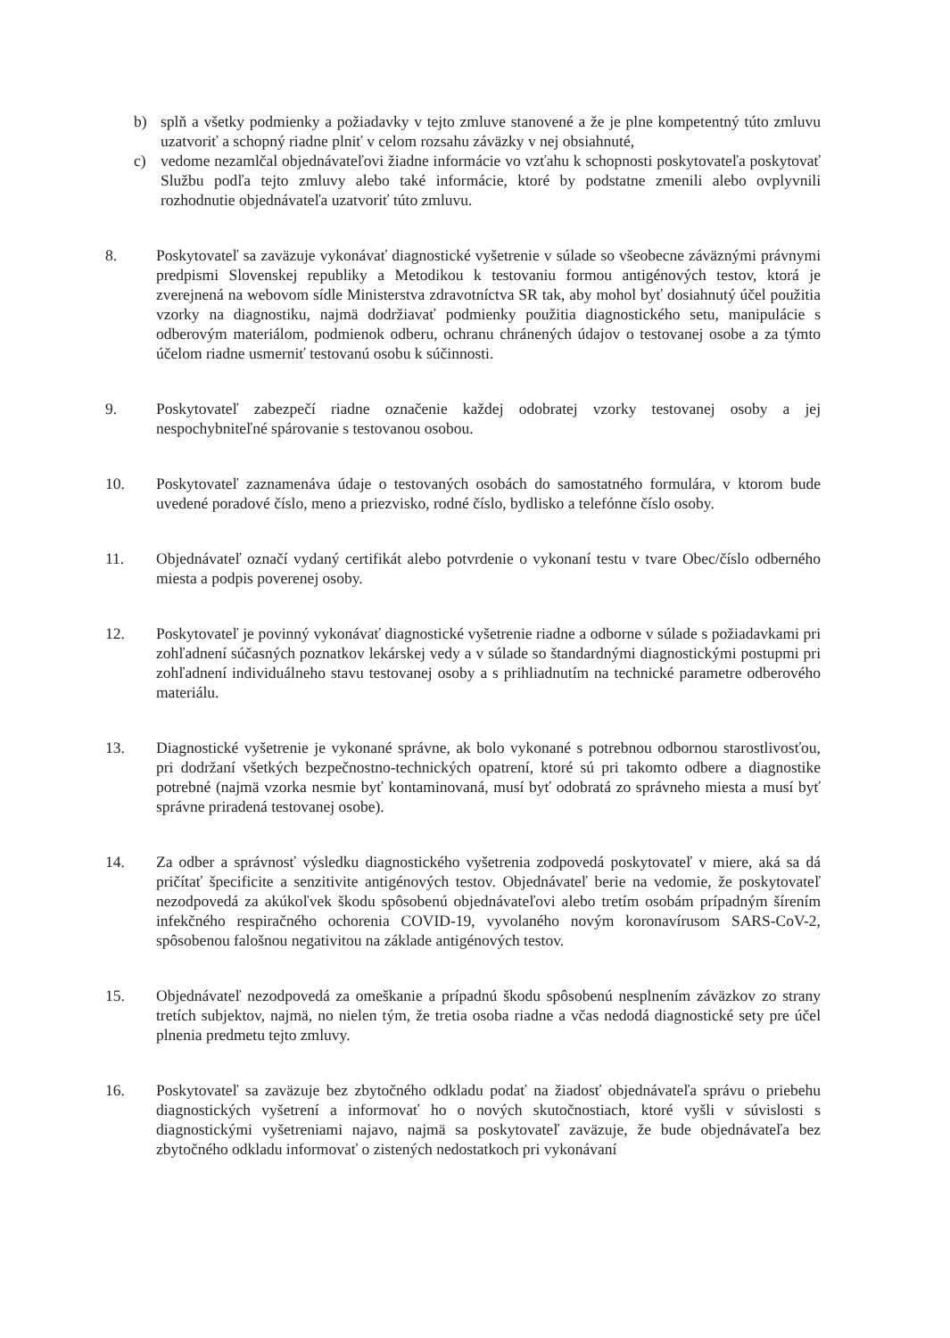b) splň a všetky podmienky a požiadavky v tejto zmluve stanovené a že je plne kompetentný túto zmluvu uzatvoriť a schopný riadne plniť v celom rozsahu záväzky v nej obsiahnuté,
c) vedome nezamlčal objednávateľovi žiadne informácie vo vzťahu k schopnosti poskytovateľa poskytovať Službu podľa tejto zmluvy alebo také informácie, ktoré by podstatne zmenili alebo ovplyvnili rozhodnutie objednávateľa uzatvoriť túto zmluvu.
8. Poskytovateľ sa zaväzuje vykonávať diagnostické vyšetrenie v súlade so všeobecne záväznými právnymi predpismi Slovenskej republiky a Metodikou k testovaniu formou antigénových testov, ktorá je zverejnená na webovom sídle Ministerstva zdravotníctva SR tak, aby mohol byť dosiahnutý účel použitia vzorky na diagnostiku, najmä dodržiavať podmienky použitia diagnostického setu, manipulácie s odberovým materiálom, podmienok odberu, ochranu chránených údajov o testovanej osobe a za týmto účelom riadne usmerniť testovanú osobu k súčinnosti.
9. Poskytovateľ zabezpečí riadne označenie každej odobratej vzorky testovanej osoby a jej nespochybniteľné spárovanie s testovanou osobou.
10. Poskytovateľ zaznamenáva údaje o testovaných osobách do samostatného formulára, v ktorom bude uvedené poradové číslo, meno a priezvisko, rodné číslo, bydlisko a telefónne číslo osoby.
11. Objednávateľ označí vydaný certifikát alebo potvrdenie o vykonaní testu v tvare Obec/číslo odberného miesta a podpis poverenej osoby.
12. Poskytovateľ je povinný vykonávať diagnostické vyšetrenie riadne a odborne v súlade s požiadavkami pri zohľadnení súčasných poznatkov lekárskej vedy a v súlade so štandardnými diagnostickými postupmi pri zohľadnení individuálneho stavu testovanej osoby a s prihliadnutím na technické parametre odberového materiálu.
13. Diagnostické vyšetrenie je vykonané správne, ak bolo vykonané s potrebnou odbornou starostlivosťou, pri dodržaní všetkých bezpečnostno-technických opatrení, ktoré sú pri takomto odbere a diagnostike potrebné (najmä vzorka nesmie byť kontaminovaná, musí byť odobratá zo správneho miesta a musí byť správne priradená testovanej osobe).
14. Za odber a správnosť výsledku diagnostického vyšetrenia zodpovedá poskytovateľ v miere, aká sa dá pričítať špecificite a senzitivite antigénových testov. Objednávateľ berie na vedomie, že poskytovateľ nezodpovedá za akúkoľvek škodu spôsobenú objednávateľovi alebo tretím osobám prípadným šírením infekčného respiračného ochorenia COVID-19, vyvolaného novým koronavírusom SARS-CoV-2, spôsobenou falošnou negativitou na základe antigénových testov.
15. Objednávateľ nezodpovedá za omeškanie a prípadnú škodu spôsobenú nesplnením záväzkov zo strany tretích subjektov, najmä, no nielen tým, že tretia osoba riadne a včas nedodá diagnostické sety pre účel plnenia predmetu tejto zmluvy.
16. Poskytovateľ sa zaväzuje bez zbytočného odkladu podať na žiadosť objednávateľa správu o priebehu diagnostických vyšetrení a informovať ho o nových skutočnostiach, ktoré vyšli v súvislosti s diagnostickými vyšetreniami najavo, najmä sa poskytovateľ zaväzuje, že bude objednávateľa bez zbytočného odkladu informovať o zistených nedostatkoch pri vykonávaní